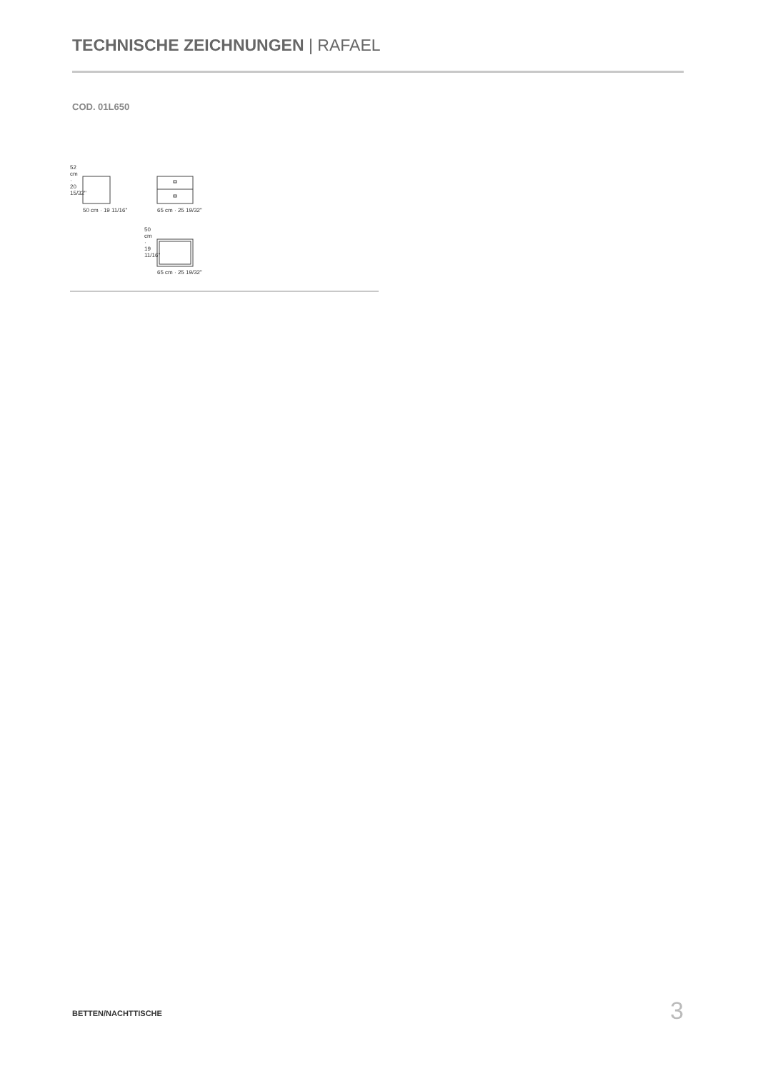TECHNISCHE ZEICHNUNGEN | RAFAEL
COD. 01L650
50 cm · 19 11/16" 65 cm · 25 19/32"
52 cm · 20 15/32"
50 cm · 19 11/16"
65 cm · 25 19/32"
BETTEN/NACHTTISCHE 3